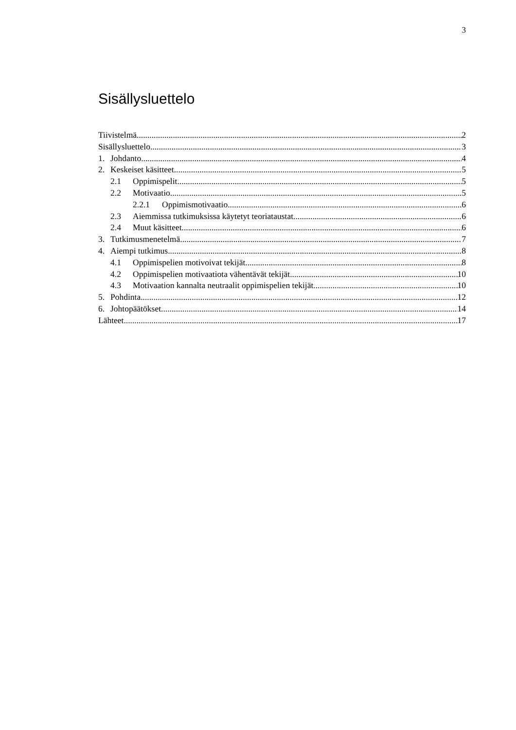3
Sisällysluettelo
Tiivistelmä 2
Sisällysluettelo 3
1. Johdanto 4
2. Keskeiset käsitteet 5
2.1 Oppimispelit 5
2.2 Motivaatio 5
2.2.1 Oppimismotivaatio 6
2.3 Aiemmissa tutkimuksissa käytetyt teoriataustat 6
2.4 Muut käsitteet 6
3. Tutkimusmenetelmä 7
4. Aiempi tutkimus 8
4.1 Oppimispelien motivoivat tekijät 8
4.2 Oppimispelien motivaatiota vähentävät tekijät 10
4.3 Motivaation kannalta neutraalit oppimispelien tekijät 10
5. Pohdinta 12
6. Johtopäätökset 14
Lähteet 17